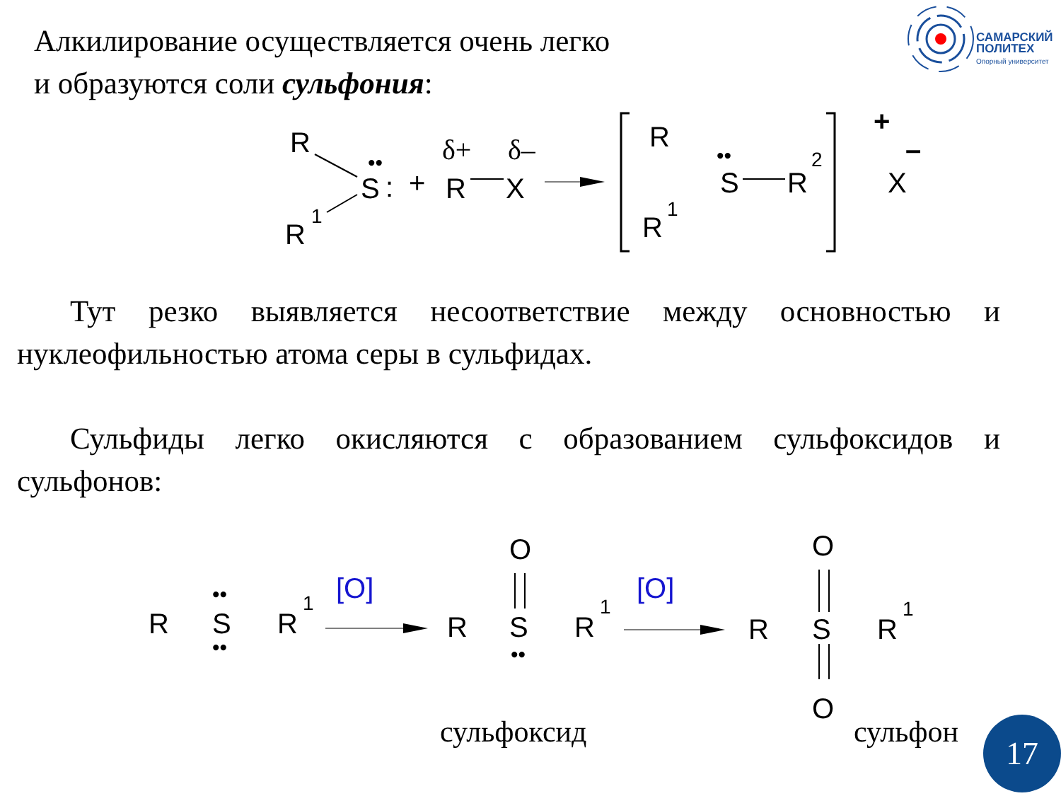Алкилирование осуществляется очень легко
и образуются соли сульфония:
САМАРСКИЙ
ПОЛИТЕХ
Опорный университет
R
R
1
S
:
••
+
R
X
δ+
δ–
R
R
1
••
S
R
2
+
X
–
Тут резко выявляется несоответствие между основностью и нуклеофильностью атома серы в сульфидах.
Сульфиды легко окисляются с образованием сульфоксидов и сульфонов:
R
S
R
1
••
••
[O]
R
S
R
1
O
••
[O]
R
S
R
1
O
O
сульфоксид сульфон 17